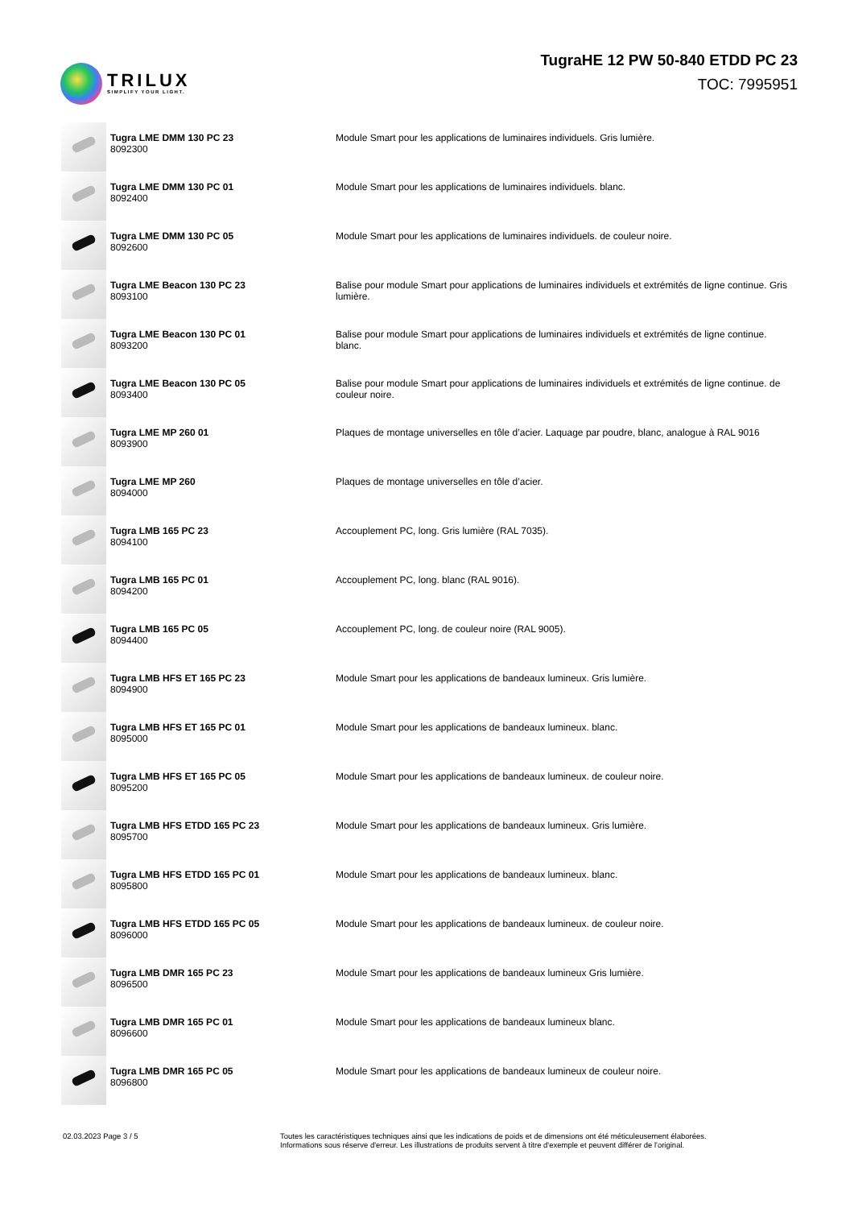TRILUX
SIMPLIFY YOUR LIGHT.
TugraHE 12 PW 50-840 ETDD PC 23
TOC: 7995951
| | Tugra LME DMM 130 PC 23 8092300 | Module Smart pour les applications de luminaires individuels. Gris lumière. |
| | Tugra LME DMM 130 PC 01 8092400 | Module Smart pour les applications de luminaires individuels. blanc. |
| | Tugra LME DMM 130 PC 05 8092600 | Module Smart pour les applications de luminaires individuels. de couleur noire. |
| | Tugra LME Beacon 130 PC 23 8093100 | Balise pour module Smart pour applications de luminaires individuels et extrémités de ligne continue. Gris lumière. |
| | Tugra LME Beacon 130 PC 01 8093200 | Balise pour module Smart pour applications de luminaires individuels et extrémités de ligne continue. blanc. |
| | Tugra LME Beacon 130 PC 05 8093400 | Balise pour module Smart pour applications de luminaires individuels et extrémités de ligne continue. de couleur noire. |
| | Tugra LME MP 260 01 8093900 | Plaques de montage universelles en tôle d’acier. Laquage par poudre, blanc, analogue à RAL 9016 |
| | Tugra LME MP 260 8094000 | Plaques de montage universelles en tôle d’acier. |
| | Tugra LMB 165 PC 23 8094100 | Accouplement PC, long. Gris lumière (RAL 7035). |
| | Tugra LMB 165 PC 01 8094200 | Accouplement PC, long. blanc (RAL 9016). |
| | Tugra LMB 165 PC 05 8094400 | Accouplement PC, long. de couleur noire (RAL 9005). |
| | Tugra LMB HFS ET 165 PC 23 8094900 | Module Smart pour les applications de bandeaux lumineux. Gris lumière. |
| | Tugra LMB HFS ET 165 PC 01 8095000 | Module Smart pour les applications de bandeaux lumineux. blanc. |
| | Tugra LMB HFS ET 165 PC 05 8095200 | Module Smart pour les applications de bandeaux lumineux. de couleur noire. |
| | Tugra LMB HFS ETDD 165 PC 23 8095700 | Module Smart pour les applications de bandeaux lumineux. Gris lumière. |
| | Tugra LMB HFS ETDD 165 PC 01 8095800 | Module Smart pour les applications de bandeaux lumineux. blanc. |
| | Tugra LMB HFS ETDD 165 PC 05 8096000 | Module Smart pour les applications de bandeaux lumineux. de couleur noire. |
| | Tugra LMB DMR 165 PC 23 8096500 | Module Smart pour les applications de bandeaux lumineux Gris lumière. |
| | Tugra LMB DMR 165 PC 01 8096600 | Module Smart pour les applications de bandeaux lumineux blanc. |
| | Tugra LMB DMR 165 PC 05 8096800 | Module Smart pour les applications de bandeaux lumineux de couleur noire. |
02.03.2023 Page 3 / 5 Toutes les caractéristiques techniques ainsi que les indications de poids et de dimensions ont été méticuleusement élaborées.
Informations sous réserve d'erreur. Les illustrations de produits servent à titre d'exemple et peuvent différer de l'original.